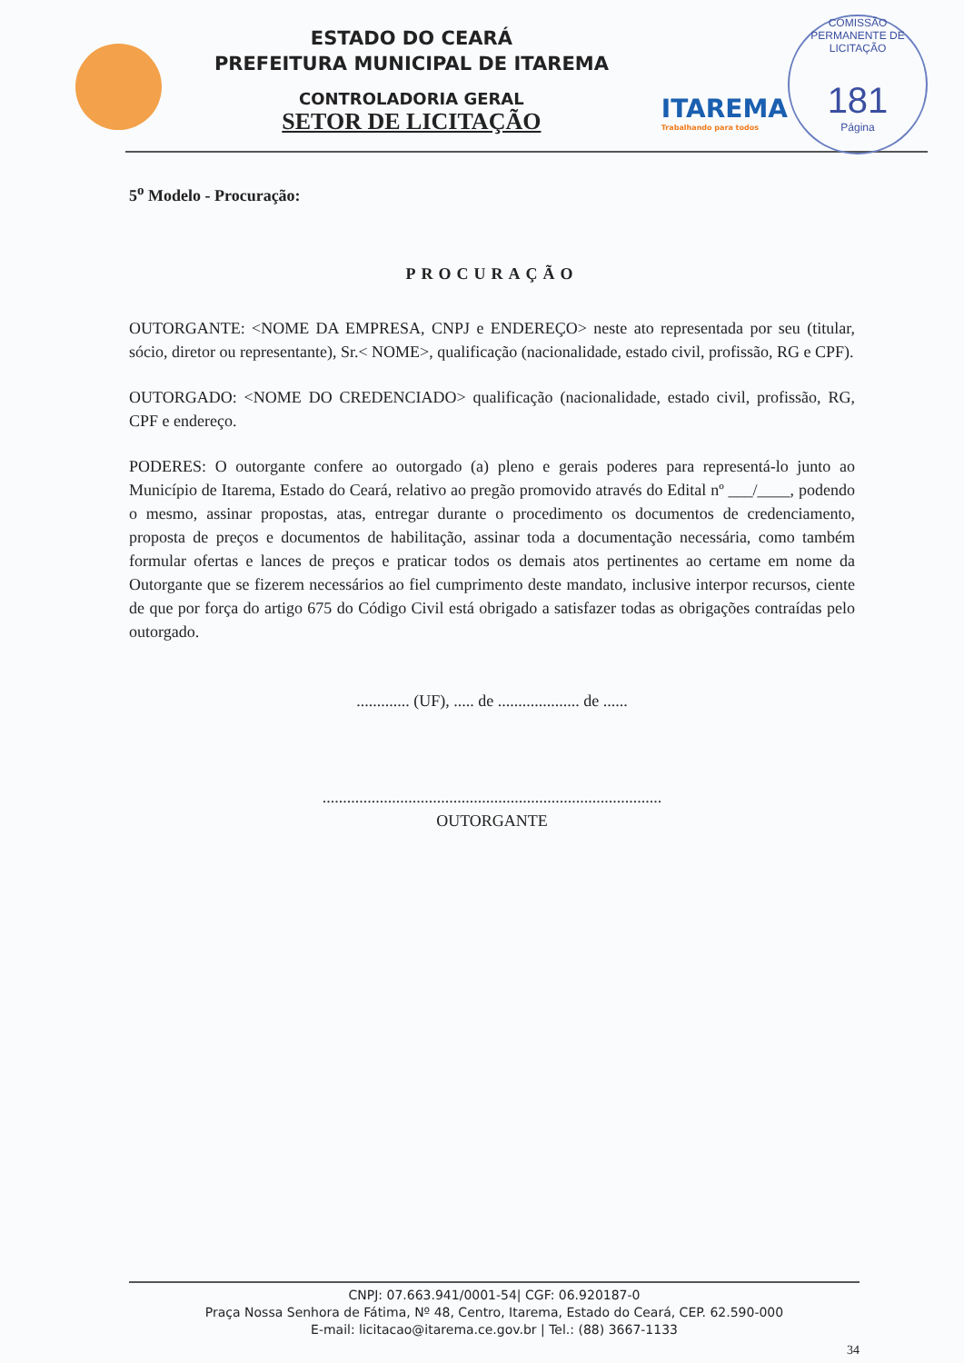ESTADO DO CEARÁ
PREFEITURA MUNICIPAL DE ITAREMA
CONTROLADORIA GERAL
SETOR DE LICITAÇÃO
ITAREMA
Trabalhando para todos
COMISSÃO PERMANENTE DE LICITAÇÃO
181
Página
5<sup>o</sup> Modelo - Procuração:
PROCURAÇÃO
OUTORGANTE: <NOME DA EMPRESA, CNPJ e ENDEREÇO> neste ato representada por seu (titular, sócio, diretor ou representante), Sr.< NOME>, qualificação (nacionalidade, estado civil, profissão, RG e CPF).
OUTORGADO: <NOME DO CREDENCIADO> qualificação (nacionalidade, estado civil, profissão, RG, CPF e endereço.
PODERES: O outorgante confere ao outorgado (a) pleno e gerais poderes para representá-lo junto ao Município de Itarema, Estado do Ceará, relativo ao pregão promovido através do Edital nº ___/____, podendo o mesmo, assinar propostas, atas, entregar durante o procedimento os documentos de credenciamento, proposta de preços e documentos de habilitação, assinar toda a documentação necessária, como também formular ofertas e lances de preços e praticar todos os demais atos pertinentes ao certame em nome da Outorgante que se fizerem necessários ao fiel cumprimento deste mandato, inclusive interpor recursos, ciente de que por força do artigo 675 do Código Civil está obrigado a satisfazer todas as obrigações contraídas pelo outorgado.
............. (UF), ..... de .................... de ......
...................................................................................
OUTORGANTE
CNPJ: 07.663.941/0001-54| CGF: 06.920187-0
Praça Nossa Senhora de Fátima, Nº 48, Centro, Itarema, Estado do Ceará, CEP. 62.590-000
E-mail: licitacao@itarema.ce.gov.br | Tel.: (88) 3667-1133
34